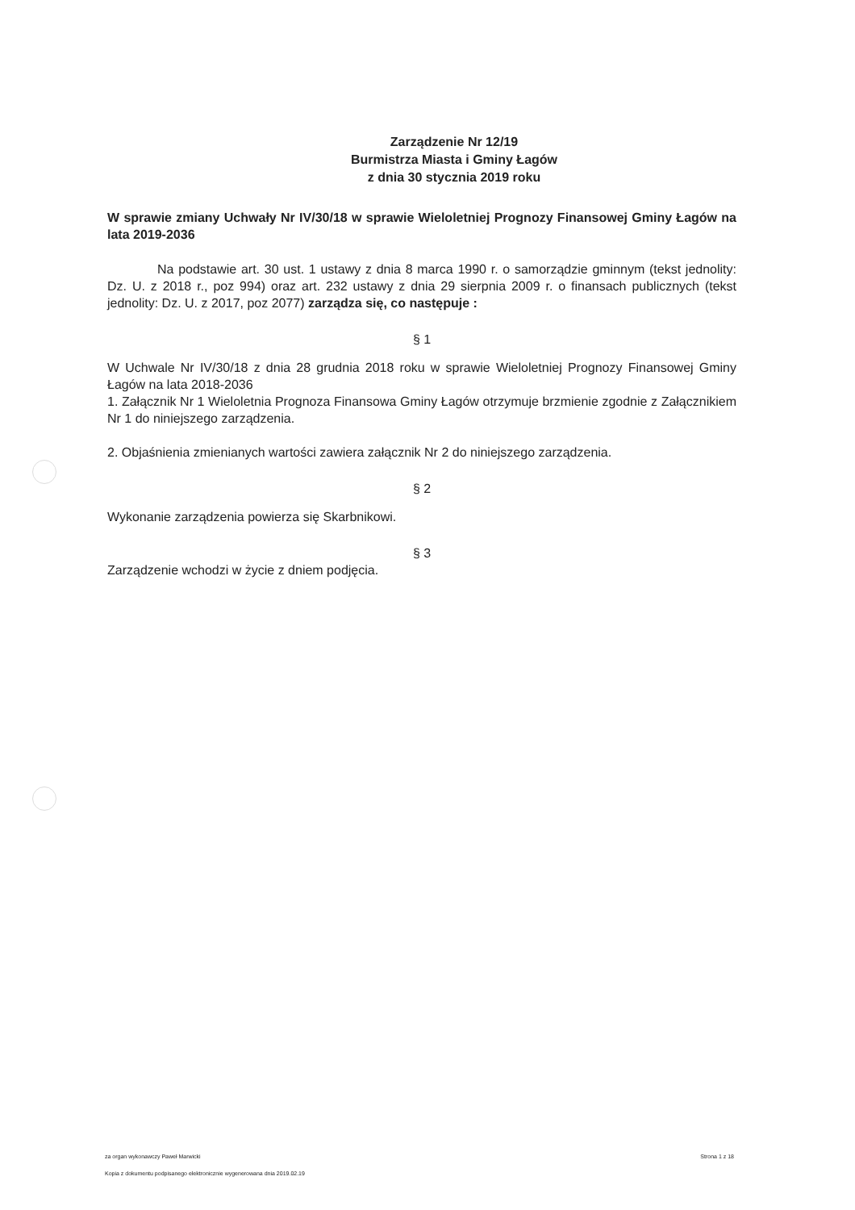Zarządzenie Nr 12/19
Burmistrza Miasta i Gminy Łagów
z dnia 30 stycznia 2019 roku
W sprawie zmiany Uchwały Nr IV/30/18 w sprawie Wieloletniej Prognozy Finansowej Gminy Łagów na lata 2019-2036
Na podstawie art. 30 ust. 1 ustawy z dnia 8 marca 1990 r. o samorządzie gminnym (tekst jednolity: Dz. U. z 2018 r., poz 994) oraz art. 232 ustawy z dnia 29 sierpnia 2009 r. o finansach publicznych (tekst jednolity: Dz. U. z 2017, poz 2077) zarządza się, co następuje :
§ 1
W Uchwale Nr IV/30/18 z dnia 28 grudnia 2018 roku w sprawie Wieloletniej Prognozy Finansowej Gminy Łagów na lata 2018-2036
1. Załącznik Nr 1 Wieloletnia Prognoza Finansowa Gminy Łagów otrzymuje brzmienie zgodnie z Załącznikiem Nr 1 do niniejszego zarządzenia.
2. Objaśnienia zmienianych wartości zawiera załącznik Nr 2 do niniejszego zarządzenia.
§ 2
Wykonanie zarządzenia powierza się Skarbnikowi.
§ 3
Zarządzenie wchodzi w życie z dniem podjęcia.
za organ wykonawczy Paweł Marwicki Strona 1 z 18
Kopia z dokumentu podpisanego elektronicznie wygenerowana dnia 2019.02.19